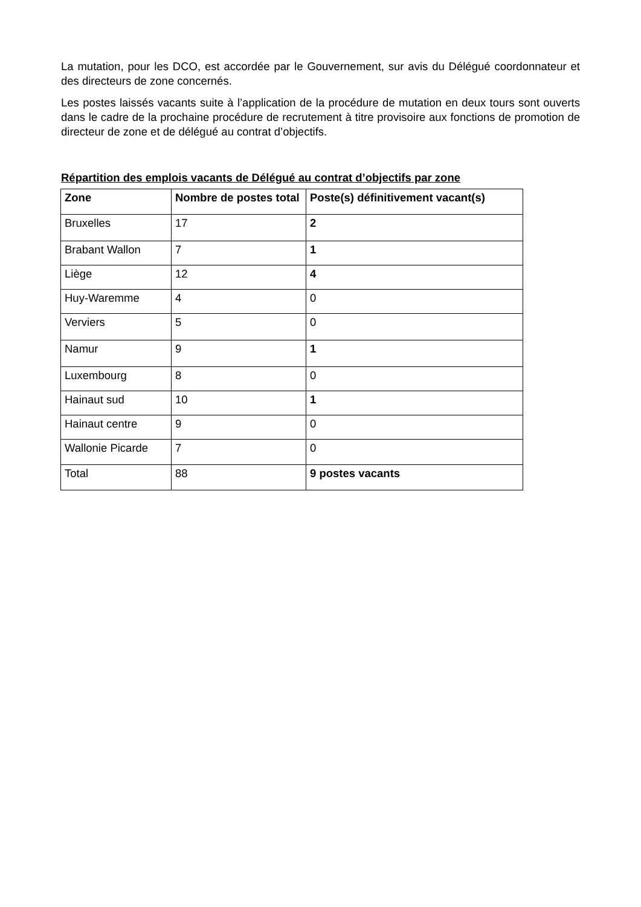La mutation, pour les DCO, est accordée par le Gouvernement, sur avis du Délégué coordonnateur et des directeurs de zone concernés.
Les postes laissés vacants suite à l’application de la procédure de mutation en deux tours sont ouverts dans le cadre de la prochaine procédure de recrutement à titre provisoire aux fonctions de promotion de directeur de zone et de délégué au contrat d’objectifs.
Répartition des emplois vacants de Délégué au contrat d’objectifs par zone
| Zone | Nombre de postes total | Poste(s) définitivement vacant(s) |
| --- | --- | --- |
| Bruxelles | 17 | 2 |
| Brabant Wallon | 7 | 1 |
| Liège | 12 | 4 |
| Huy-Waremme | 4 | 0 |
| Verviers | 5 | 0 |
| Namur | 9 | 1 |
| Luxembourg | 8 | 0 |
| Hainaut sud | 10 | 1 |
| Hainaut centre | 9 | 0 |
| Wallonie Picarde | 7 | 0 |
| Total | 88 | 9 postes vacants |